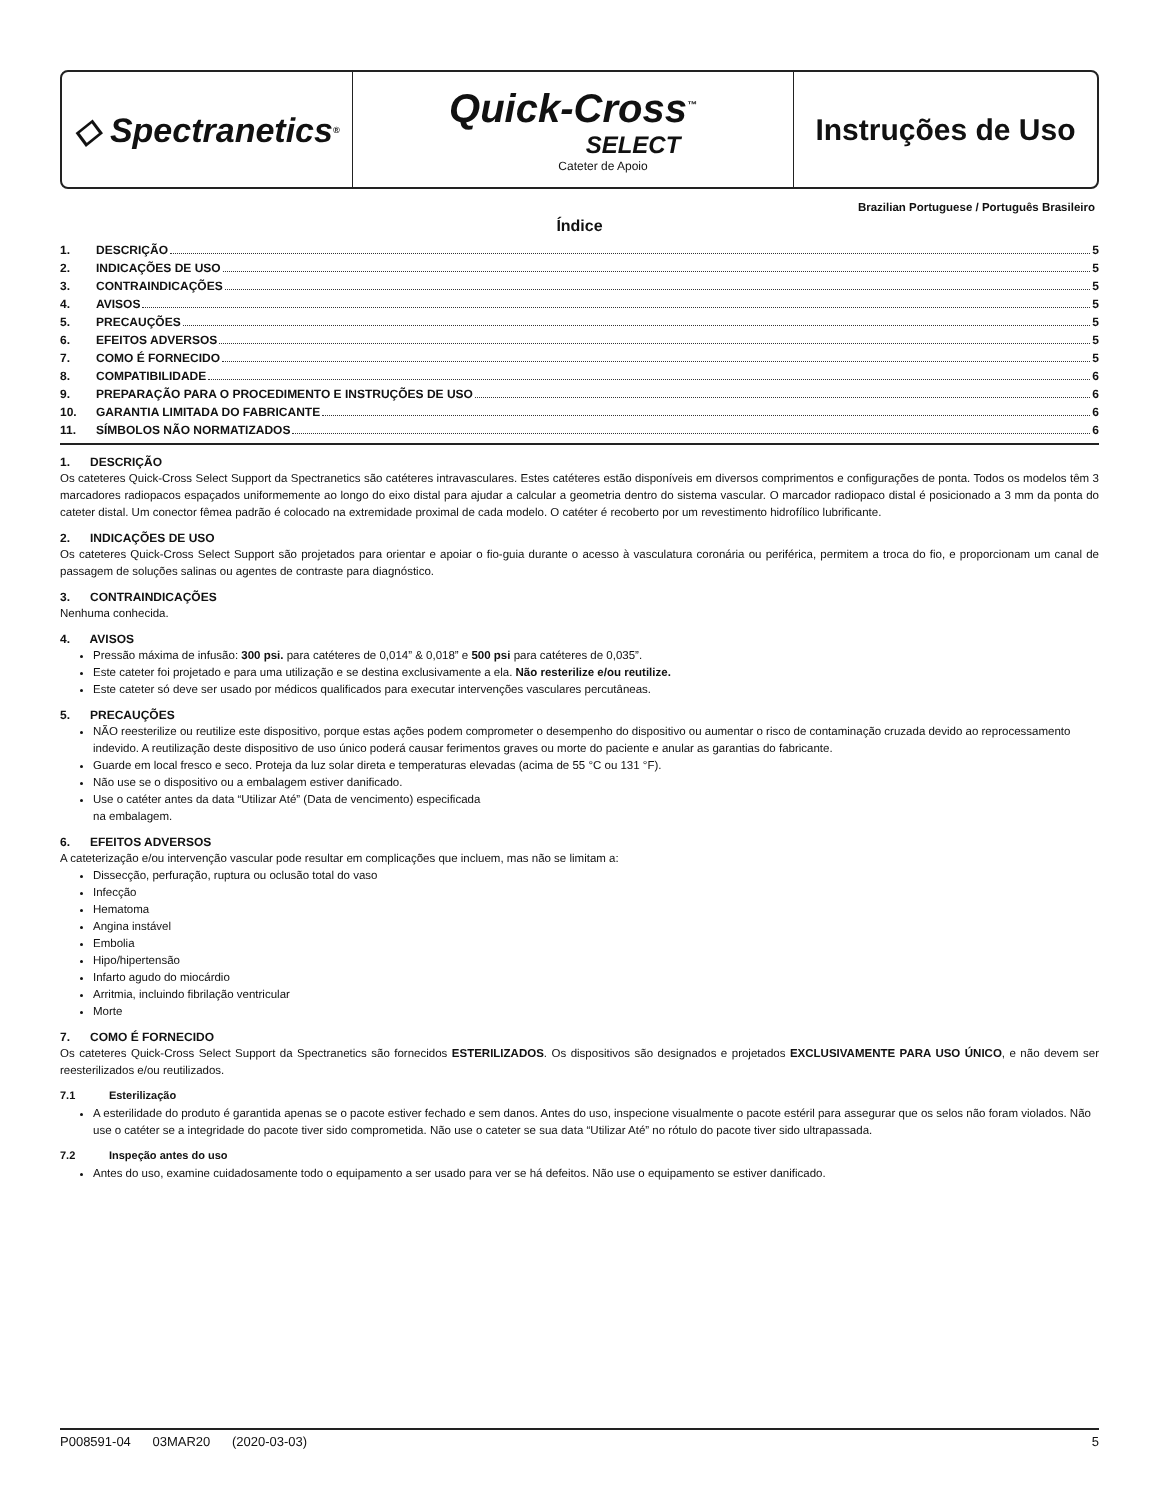◇ Spectranetics<sup>®</sup>
Quick-Cross<sup>™</sup>
SELECT
Cateter de Apoio
Instruções de Uso
Brazilian Portuguese / Português Brasileiro
Índice
1. DESCRIÇÃO 5
2. INDICAÇÕES DE USO 5
3. CONTRAINDICAÇÕES 5
4. AVISOS 5
5. PRECAUÇÕES 5
6. EFEITOS ADVERSOS 5
7. COMO É FORNECIDO 5
8. COMPATIBILIDADE 6
9. PREPARAÇÃO PARA O PROCEDIMENTO E INSTRUÇÕES DE USO 6
10. GARANTIA LIMITADA DO FABRICANTE 6
11. SÍMBOLOS NÃO NORMATIZADOS 6
1. DESCRIÇÃO
Os cateteres Quick-Cross Select Support da Spectranetics são catéteres intravasculares. Estes catéteres estão disponíveis em diversos comprimentos e configurações de ponta. Todos os modelos têm 3 marcadores radiopacos espaçados uniformemente ao longo do eixo distal para ajudar a calcular a geometria dentro do sistema vascular. O marcador radiopaco distal é posicionado a 3 mm da ponta do cateter distal. Um conector fêmea padrão é colocado na extremidade proximal de cada modelo. O catéter é recoberto por um revestimento hidrofílico lubrificante.
2. INDICAÇÕES DE USO
Os cateteres Quick-Cross Select Support são projetados para orientar e apoiar o fio-guia durante o acesso à vasculatura coronária ou periférica, permitem a troca do fio, e proporcionam um canal de passagem de soluções salinas ou agentes de contraste para diagnóstico.
3. CONTRAINDICAÇÕES
Nenhuma conhecida.
4. AVISOS
Pressão máxima de infusão: 300 psi. para catéteres de 0,014” & 0,018” e 500 psi para catéteres de 0,035”.
Este cateter foi projetado e para uma utilização e se destina exclusivamente a ela. Não resterilize e/ou reutilize.
Este cateter só deve ser usado por médicos qualificados para executar intervenções vasculares percutâneas.
5. PRECAUÇÕES
NÃO reesterilize ou reutilize este dispositivo, porque estas ações podem comprometer o desempenho do dispositivo ou aumentar o risco de contaminação cruzada devido ao reprocessamento indevido. A reutilização deste dispositivo de uso único poderá causar ferimentos graves ou morte do paciente e anular as garantias do fabricante.
Guarde em local fresco e seco. Proteja da luz solar direta e temperaturas elevadas (acima de 55 °C ou 131 °F).
Não use se o dispositivo ou a embalagem estiver danificado.
Use o catéter antes da data “Utilizar Até” (Data de vencimento) especificada
na embalagem.
6. EFEITOS ADVERSOS
A cateterização e/ou intervenção vascular pode resultar em complicações que incluem, mas não se limitam a:
Dissecção, perfuração, ruptura ou oclusão total do vaso
Infecção
Hematoma
Angina instável
Embolia
Hipo/hipertensão
Infarto agudo do miocárdio
Arritmia, incluindo fibrilação ventricular
Morte
7. COMO É FORNECIDO
Os cateteres Quick-Cross Select Support da Spectranetics são fornecidos ESTERILIZADOS. Os dispositivos são designados e projetados EXCLUSIVAMENTE PARA USO ÚNICO, e não devem ser reesterilizados e/ou reutilizados.
7.1 Esterilização
A esterilidade do produto é garantida apenas se o pacote estiver fechado e sem danos. Antes do uso, inspecione visualmente o pacote estéril para assegurar que os selos não foram violados. Não use o catéter se a integridade do pacote tiver sido comprometida. Não use o cateter se sua data “Utilizar Até” no rótulo do pacote tiver sido ultrapassada.
7.2 Inspeção antes do uso
Antes do uso, examine cuidadosamente todo o equipamento a ser usado para ver se há defeitos. Não use o equipamento se estiver danificado.
P008591-04 03MAR20 (2020-03-03) 5